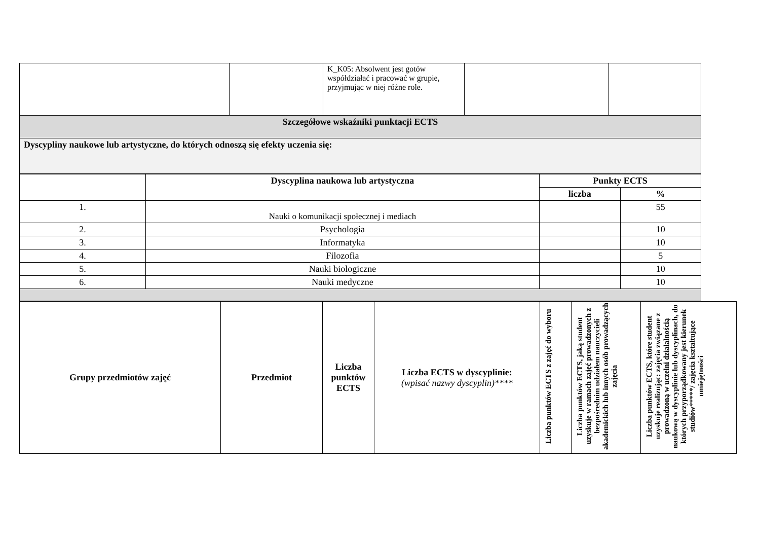| | | K_K05: Absolwent jest gotów współdziałać i pracować w grupie, przyjmując w niej różne role. | | |
| Szczegółowe wskaźniki punktacji ECTS | | | | |
| Dyscypliny naukowe lub artystyczne, do których odnoszą się efekty uczenia się: | | | | |
| | Dyscyplina naukowa lub artystyczna | Punkty ECTS | |
| | | liczba | % |
| 1. | Nauki o komunikacji społecznej i mediach | | 55 |
| 2. | Psychologia | | 10 |
| 3. | Informatyka | | 10 |
| 4. | Filozofia | | 5 |
| 5. | Nauki biologiczne | | 10 |
| 6. | Nauki medyczne | | 10 |
| Grupy przedmiotów zajęć | Przedmiot | Liczba punktów ECTS | Liczba ECTS w dyscyplinie: (wpisać nazwy dyscyplin)**** | Liczba punktów ECTS z zajęć do wyboru | Liczba punktów ECTS, jaką student uzyskuje w ramach zajęć prowadzonych z bezpośrednim udziałem nauczycieli akademickich lub innych osób prowadzących zajęcia | Liczba punktów ECTS, które student uzyskuje realizując: zajęcia związane z prowadzoną w uczelni działalnością naukową w dyscyplinie lub dyscyplinach, do których przyporządkowany jest kierunek studiów*****/ zajęcia kształtujące umiejętności |